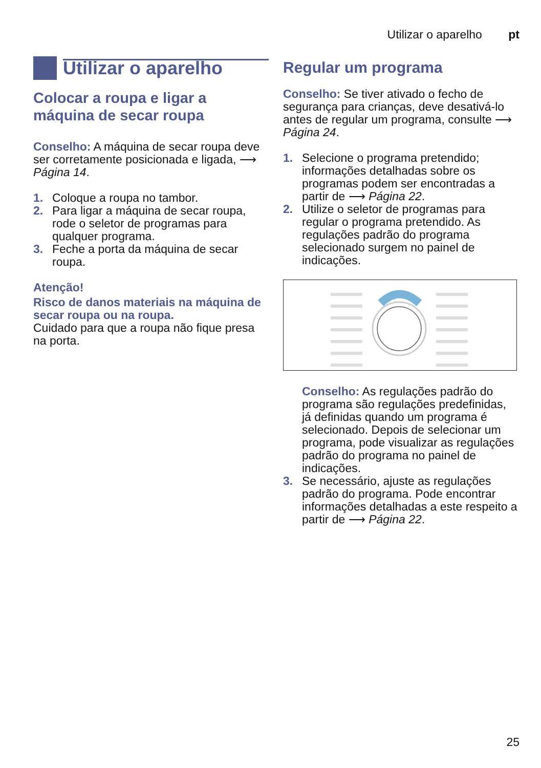Utilizar o aparelho pt
Utilizar o aparelho
Colocar a roupa e ligar a máquina de secar roupa
Conselho: A máquina de secar roupa deve ser corretamente posicionada e ligada, ⟶ Página 14.
1. Coloque a roupa no tambor.
2. Para ligar a máquina de secar roupa, rode o seletor de programas para qualquer programa.
3. Feche a porta da máquina de secar roupa.
Atenção!
Risco de danos materiais na máquina de secar roupa ou na roupa.
Cuidado para que a roupa não fique presa na porta.
Regular um programa
Conselho: Se tiver ativado o fecho de segurança para crianças, deve desativá-lo antes de regular um programa, consulte ⟶ Página 24.
1. Selecione o programa pretendido; informações detalhadas sobre os programas podem ser encontradas a partir de ⟶ Página 22.
2. Utilize o seletor de programas para regular o programa pretendido. As regulações padrão do programa selecionado surgem no painel de indicações.
Conselho: As regulações padrão do programa são regulações predefinidas, já definidas quando um programa é selecionado. Depois de selecionar um programa, pode visualizar as regulações padrão do programa no painel de indicações.
3. Se necessário, ajuste as regulações padrão do programa. Pode encontrar informações detalhadas a este respeito a partir de ⟶ Página 22.
25